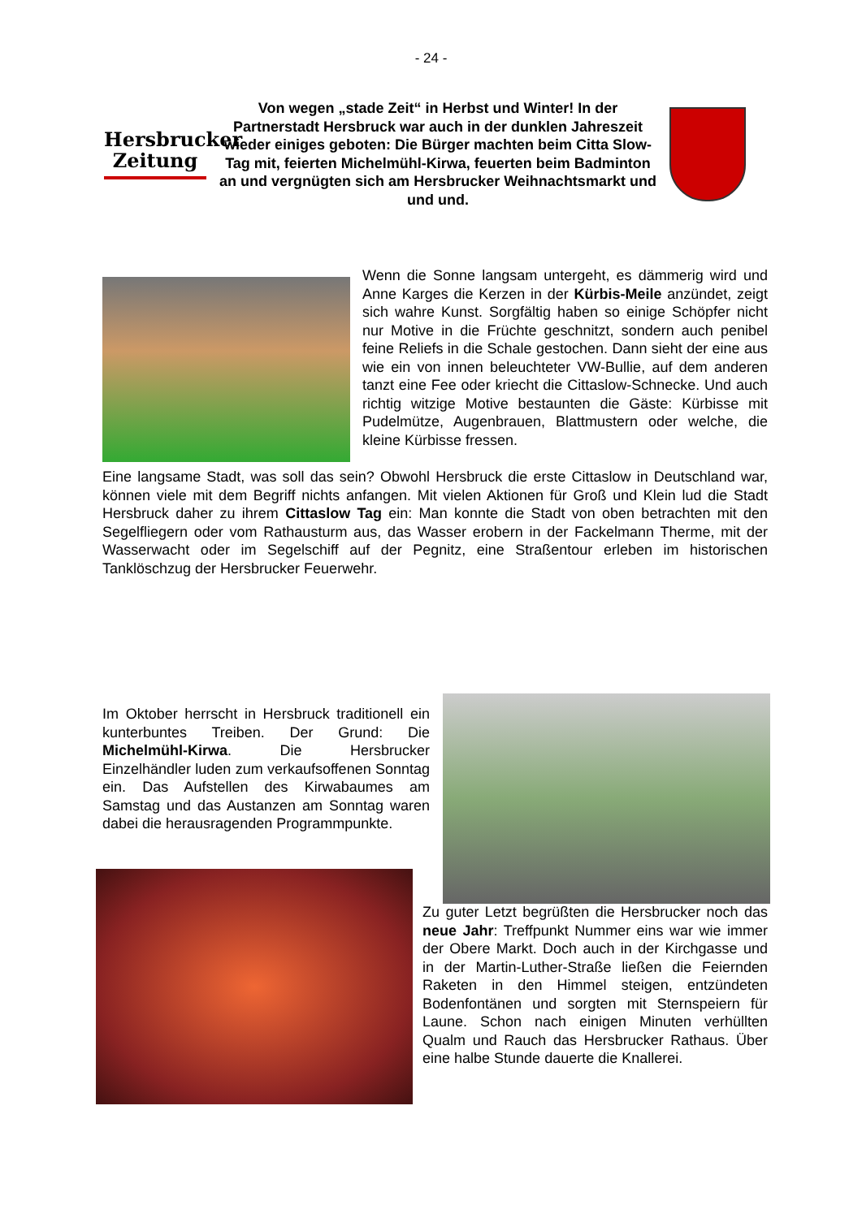- 24 -
Hersbrucker
Zeitung
Von wegen „stade Zeit“ in Herbst und Winter! In der Partnerstadt Hersbruck war auch in der dunklen Jahreszeit wieder einiges geboten: Die Bürger machten beim Citta Slow-Tag mit, feierten Michelmühl-Kirwa, feuerten beim Badminton an und vergnügten sich am Hersbrucker Weihnachtsmarkt und und und.
Wenn die Sonne langsam untergeht, es dämmerig wird und Anne Karges die Kerzen in der Kürbis-Meile anzündet, zeigt sich wahre Kunst. Sorgfältig haben so einige Schöpfer nicht nur Motive in die Früchte geschnitzt, sondern auch penibel feine Reliefs in die Schale gestochen. Dann sieht der eine aus wie ein von innen beleuchteter VW-Bullie, auf dem anderen tanzt eine Fee oder kriecht die Cittaslow-Schnecke. Und auch richtig witzige Motive bestaunten die Gäste: Kürbisse mit Pudelmütze, Augenbrauen, Blattmustern oder welche, die kleine Kürbisse fressen.
Eine langsame Stadt, was soll das sein? Obwohl Hersbruck die erste Cittaslow in Deutschland war, können viele mit dem Begriff nichts anfangen. Mit vielen Aktionen für Groß und Klein lud die Stadt Hersbruck daher zu ihrem Cittaslow Tag ein: Man konnte die Stadt von oben betrachten mit den Segelfliegern oder vom Rathausturm aus, das Wasser erobern in der Fackelmann Therme, mit der Wasserwacht oder im Segelschiff auf der Pegnitz, eine Straßentour erleben im historischen Tanklöschzug der Hersbrucker Feuerwehr.
Im Oktober herrscht in Hersbruck traditionell ein kunterbuntes Treiben. Der Grund: Die Michelmühl-Kirwa. Die Hersbrucker Einzelhändler luden zum verkaufsoffenen Sonntag ein. Das Aufstellen des Kirwabaumes am Samstag und das Austanzen am Sonntag waren dabei die herausragenden Programmpunkte.
Zu guter Letzt begrüßten die Hersbrucker noch das neue Jahr: Treffpunkt Nummer eins war wie immer der Obere Markt. Doch auch in der Kirchgasse und in der Martin-Luther-Straße ließen die Feiernden Raketen in den Himmel steigen, entzündeten Bodenfontänen und sorgten mit Sternspeiern für Laune. Schon nach einigen Minuten verhüllten Qualm und Rauch das Hersbrucker Rathaus. Über eine halbe Stunde dauerte die Knallerei.